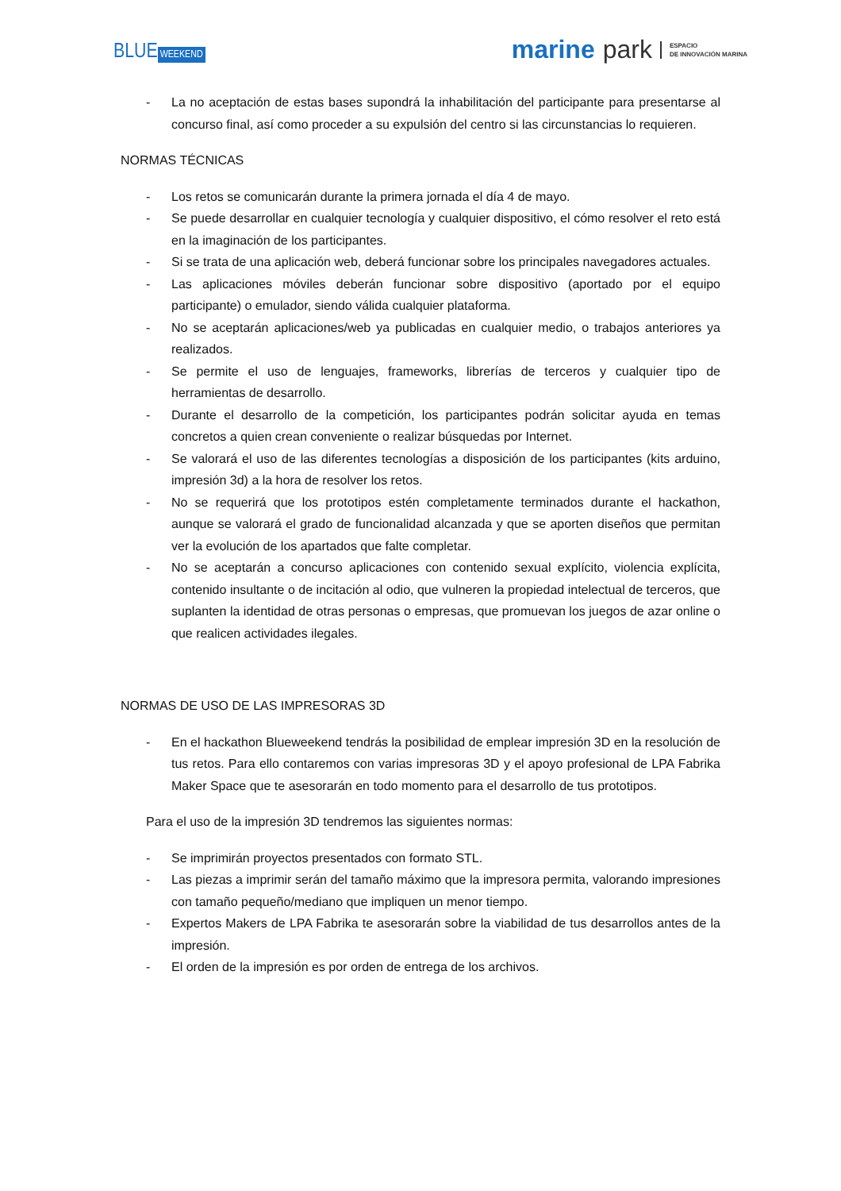BLUE WEEKEND
marine park ESPACIO
DE INNOVACIÓN MARINA
- La no aceptación de estas bases supondrá la inhabilitación del participante para presentarse al concurso final, así como proceder a su expulsión del centro si las circunstancias lo requieren.
NORMAS TÉCNICAS
- Los retos se comunicarán durante la primera jornada el día 4 de mayo.
- Se puede desarrollar en cualquier tecnología y cualquier dispositivo, el cómo resolver el reto está en la imaginación de los participantes.
- Si se trata de una aplicación web, deberá funcionar sobre los principales navegadores actuales.
- Las aplicaciones móviles deberán funcionar sobre dispositivo (aportado por el equipo participante) o emulador, siendo válida cualquier plataforma.
- No se aceptarán aplicaciones/web ya publicadas en cualquier medio, o trabajos anteriores ya realizados.
- Se permite el uso de lenguajes, frameworks, librerías de terceros y cualquier tipo de herramientas de desarrollo.
- Durante el desarrollo de la competición, los participantes podrán solicitar ayuda en temas concretos a quien crean conveniente o realizar búsquedas por Internet.
- Se valorará el uso de las diferentes tecnologías a disposición de los participantes (kits arduino, impresión 3d) a la hora de resolver los retos.
- No se requerirá que los prototipos estén completamente terminados durante el hackathon, aunque se valorará el grado de funcionalidad alcanzada y que se aporten diseños que permitan ver la evolución de los apartados que falte completar.
- No se aceptarán a concurso aplicaciones con contenido sexual explícito, violencia explícita, contenido insultante o de incitación al odio, que vulneren la propiedad intelectual de terceros, que suplanten la identidad de otras personas o empresas, que promuevan los juegos de azar online o que realicen actividades ilegales.
NORMAS DE USO DE LAS IMPRESORAS 3D
- En el hackathon Blueweekend tendrás la posibilidad de emplear impresión 3D en la resolución de tus retos. Para ello contaremos con varias impresoras 3D y el apoyo profesional de LPA Fabrika Maker Space que te asesorarán en todo momento para el desarrollo de tus prototipos.
Para el uso de la impresión 3D tendremos las siguientes normas:
- Se imprimirán proyectos presentados con formato STL.
- Las piezas a imprimir serán del tamaño máximo que la impresora permita, valorando impresiones con tamaño pequeño/mediano que impliquen un menor tiempo.
- Expertos Makers de LPA Fabrika te asesorarán sobre la viabilidad de tus desarrollos antes de la impresión.
- El orden de la impresión es por orden de entrega de los archivos.